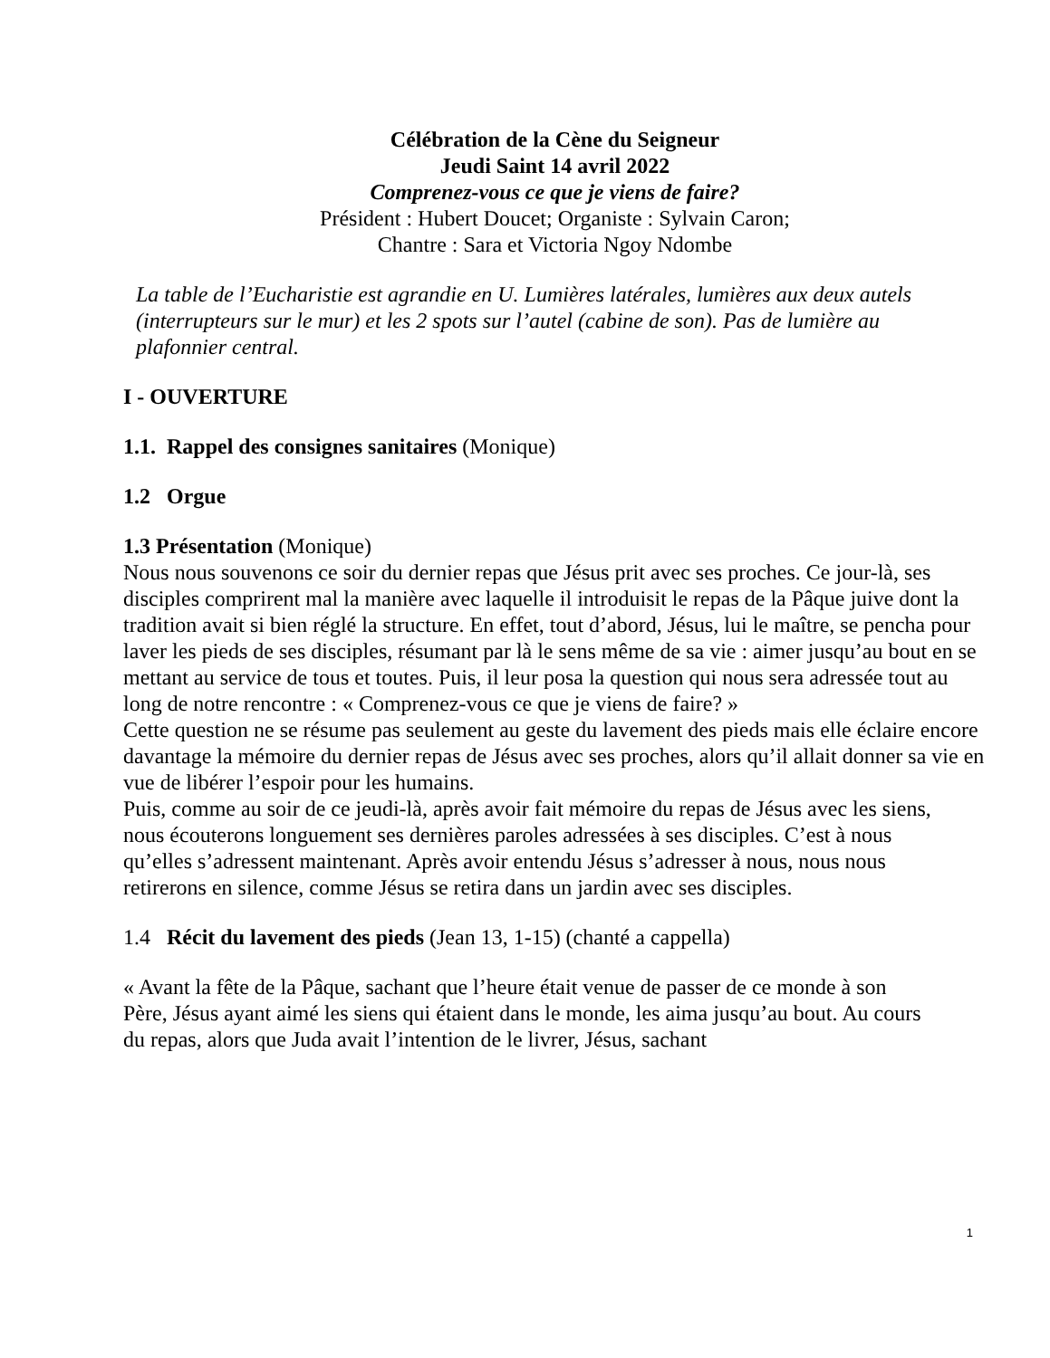Célébration de la Cène du Seigneur
Jeudi Saint 14 avril 2022
Comprenez-vous ce que je viens de faire?
Président : Hubert Doucet; Organiste : Sylvain Caron;
Chantre : Sara et Victoria Ngoy Ndombe
La table de l’Eucharistie est agrandie en U. Lumières latérales, lumières aux deux autels (interrupteurs sur le mur) et les 2 spots sur l’autel (cabine de son). Pas de lumière au plafonnier central.
I - OUVERTURE
1.1. Rappel des consignes sanitaires (Monique)
1.2 Orgue
1.3 Présentation (Monique)
Nous nous souvenons ce soir du dernier repas que Jésus prit avec ses proches. Ce jour-là, ses disciples comprirent mal la manière avec laquelle il introduisit le repas de la Pâque juive dont la tradition avait si bien réglé la structure. En effet, tout d’abord, Jésus, lui le maître, se pencha pour laver les pieds de ses disciples, résumant par là le sens même de sa vie : aimer jusqu’au bout en se mettant au service de tous et toutes. Puis, il leur posa la question qui nous sera adressée tout au long de notre rencontre : « Comprenez-vous ce que je viens de faire? »
Cette question ne se résume pas seulement au geste du lavement des pieds mais elle éclaire encore davantage la mémoire du dernier repas de Jésus avec ses proches, alors qu’il allait donner sa vie en vue de libérer l’espoir pour les humains.
Puis, comme au soir de ce jeudi-là, après avoir fait mémoire du repas de Jésus avec les siens, nous écouterons longuement ses dernières paroles adressées à ses disciples. C’est à nous qu’elles s’adressent maintenant. Après avoir entendu Jésus s’adresser à nous, nous nous retirerons en silence, comme Jésus se retira dans un jardin avec ses disciples.
1.4 Récit du lavement des pieds (Jean 13, 1-15) (chanté a cappella)
« Avant la fête de la Pâque, sachant que l’heure était venue de passer de ce monde à son Père, Jésus ayant aimé les siens qui étaient dans le monde, les aima jusqu’au bout. Au cours du repas, alors que Juda avait l’intention de le livrer, Jésus, sachant
1